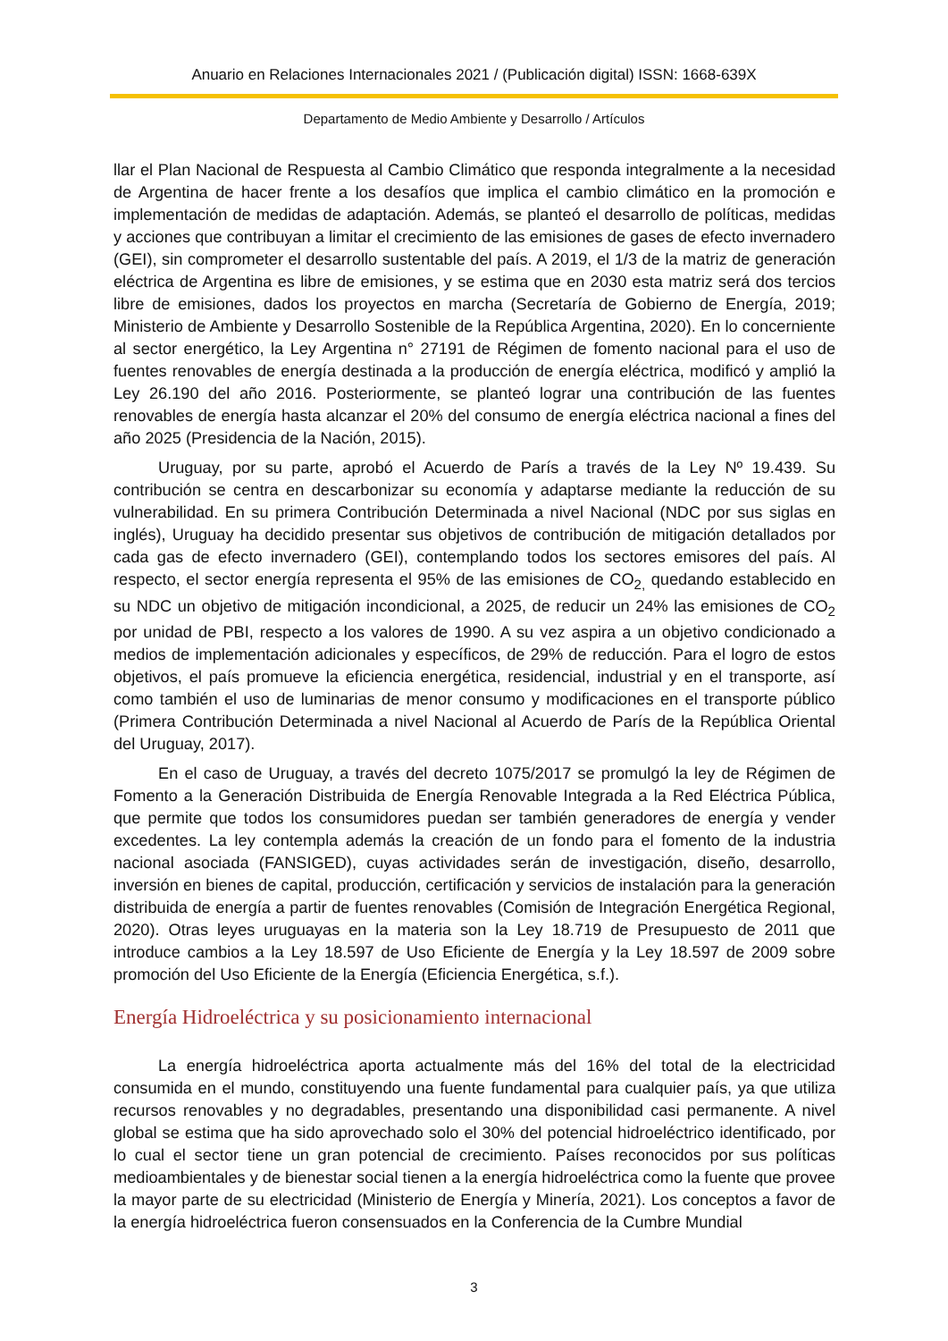Anuario en Relaciones Internacionales 2021 / (Publicación digital) ISSN: 1668-639X
Departamento de Medio Ambiente y Desarrollo / Artículos
llar el Plan Nacional de Respuesta al Cambio Climático que responda integralmente a la necesidad de Argentina de hacer frente a los desafíos que implica el cambio climático en la promoción e implementación de medidas de adaptación. Además, se planteó el desarrollo de políticas, medidas y acciones que contribuyan a limitar el crecimiento de las emisiones de gases de efecto invernadero (GEI), sin comprometer el desarrollo sustentable del país. A 2019, el 1/3 de la matriz de generación eléctrica de Argentina es libre de emisiones, y se estima que en 2030 esta matriz será dos tercios libre de emisiones, dados los proyectos en marcha (Secretaría de Gobierno de Energía, 2019; Ministerio de Ambiente y Desarrollo Sostenible de la República Argentina, 2020). En lo concerniente al sector energético, la Ley Argentina n° 27191 de Régimen de fomento nacional para el uso de fuentes renovables de energía destinada a la producción de energía eléctrica, modificó y amplió la Ley 26.190 del año 2016. Posteriormente, se planteó lograr una contribución de las fuentes renovables de energía hasta alcanzar el 20% del consumo de energía eléctrica nacional a fines del año 2025 (Presidencia de la Nación, 2015).
Uruguay, por su parte, aprobó el Acuerdo de París a través de la Ley Nº 19.439. Su contribución se centra en descarbonizar su economía y adaptarse mediante la reducción de su vulnerabilidad. En su primera Contribución Determinada a nivel Nacional (NDC por sus siglas en inglés), Uruguay ha decidido presentar sus objetivos de contribución de mitigación detallados por cada gas de efecto invernadero (GEI), contemplando todos los sectores emisores del país. Al respecto, el sector energía representa el 95% de las emisiones de CO<sub>2,</sub> quedando establecido en su NDC un objetivo de mitigación incondicional, a 2025, de reducir un 24% las emisiones de CO<sub>2</sub> por unidad de PBI, respecto a los valores de 1990. A su vez aspira a un objetivo condicionado a medios de implementación adicionales y específicos, de 29% de reducción. Para el logro de estos objetivos, el país promueve la eficiencia energética, residencial, industrial y en el transporte, así como también el uso de luminarias de menor consumo y modificaciones en el transporte público (Primera Contribución Determinada a nivel Nacional al Acuerdo de París de la República Oriental del Uruguay, 2017).
En el caso de Uruguay, a través del decreto 1075/2017 se promulgó la ley de Régimen de Fomento a la Generación Distribuida de Energía Renovable Integrada a la Red Eléctrica Pública, que permite que todos los consumidores puedan ser también generadores de energía y vender excedentes. La ley contempla además la creación de un fondo para el fomento de la industria nacional asociada (FANSIGED), cuyas actividades serán de investigación, diseño, desarrollo, inversión en bienes de capital, producción, certificación y servicios de instalación para la generación distribuida de energía a partir de fuentes renovables (Comisión de Integración Energética Regional, 2020). Otras leyes uruguayas en la materia son la Ley 18.719 de Presupuesto de 2011 que introduce cambios a la Ley 18.597 de Uso Eficiente de Energía y la Ley 18.597 de 2009 sobre promoción del Uso Eficiente de la Energía (Eficiencia Energética, s.f.).
Energía Hidroeléctrica y su posicionamiento internacional
La energía hidroeléctrica aporta actualmente más del 16% del total de la electricidad consumida en el mundo, constituyendo una fuente fundamental para cualquier país, ya que utiliza recursos renovables y no degradables, presentando una disponibilidad casi permanente. A nivel global se estima que ha sido aprovechado solo el 30% del potencial hidroeléctrico identificado, por lo cual el sector tiene un gran potencial de crecimiento. Países reconocidos por sus políticas medioambientales y de bienestar social tienen a la energía hidroeléctrica como la fuente que provee la mayor parte de su electricidad (Ministerio de Energía y Minería, 2021). Los conceptos a favor de la energía hidroeléctrica fueron consensuados en la Conferencia de la Cumbre Mundial
3